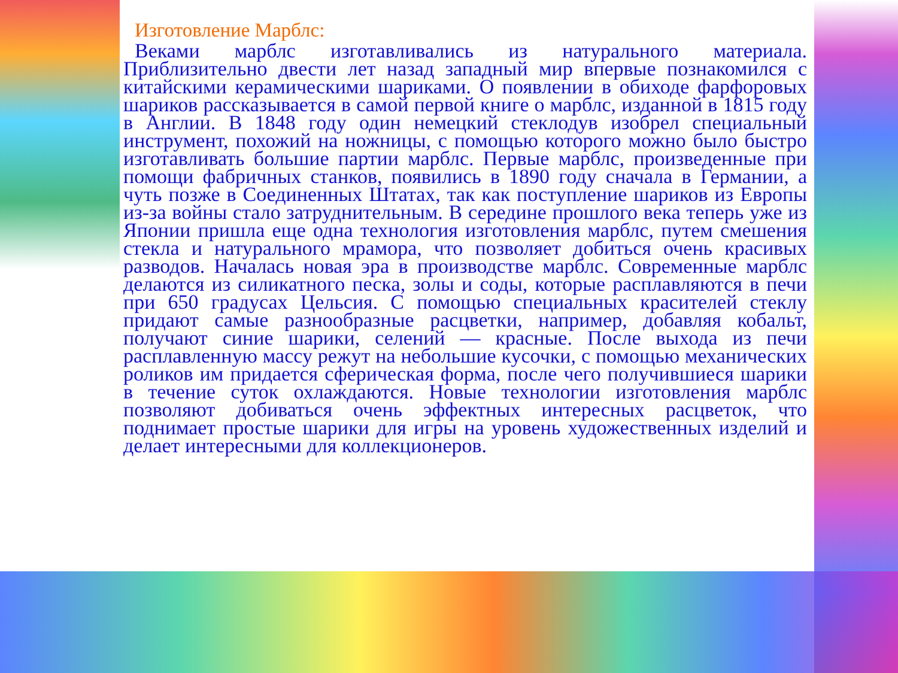Изготовление Марблс:
Веками марблс изготавливались из натурального материала. Приблизительно двести лет назад западный мир впервые познакомился с китайскими керамическими шариками. О появлении в обиходе фарфоровых шариков рассказывается в самой первой книге о марблс, изданной в 1815 году в Англии. В 1848 году один немецкий стеклодув изобрел специальный инструмент, похожий на ножницы, с помощью которого можно было быстро изготавливать большие партии марблс. Первые марблс, произведенные при помощи фабричных станков, появились в 1890 году сначала в Германии, а чуть позже в Соединенных Штатах, так как поступление шариков из Европы из-за войны стало затруднительным. В середине прошлого века теперь уже из Японии пришла еще одна технология изготовления марблс, путем смешения стекла и натурального мрамора, что позволяет добиться очень красивых разводов. Началась новая эра в производстве марблс. Современные марблс делаются из силикатного песка, золы и соды, которые расплавляются в печи при 650 градусах Цельсия. С помощью специальных красителей стеклу придают самые разнообразные расцветки, например, добавляя кобальт, получают синие шарики, селений — красные. После выхода из печи расплавленную массу режут на небольшие кусочки, с помощью механических роликов им придается сферическая форма, после чего получившиеся шарики в течение суток охлаждаются. Новые технологии изготовления марблс позволяют добиваться очень эффектных интересных расцветок, что поднимает простые шарики для игры на уровень художественных изделий и делает интересными для коллекционеров.